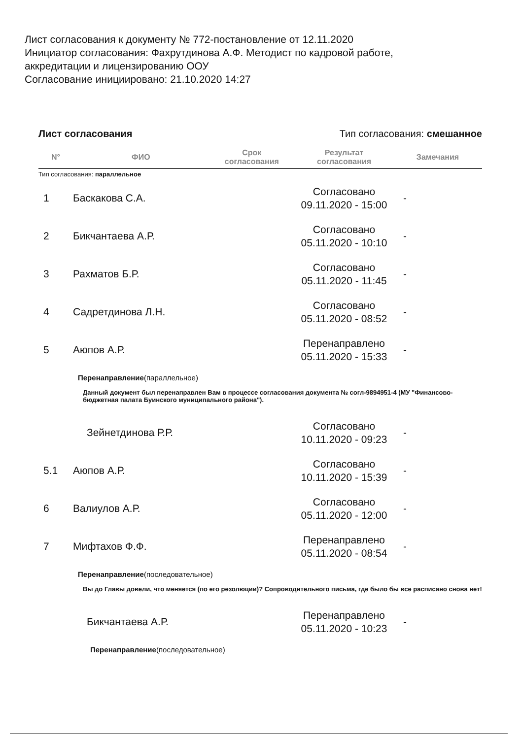Лист согласования к документу № 772-постановление от 12.11.2020
Инициатор согласования: Фахрутдинова А.Ф. Методист по кадровой работе,
аккредитации и лицензированию ООУ
Согласование инициировано: 21.10.2020 14:27
Лист согласования Тип согласования: смешанное
| N° | ФИО | Срок согласования | Результат согласования | Замечания |
| --- | --- | --- | --- | --- |
| Тип согласования: параллельное | | | | |
| 1 | Баскакова С.А. | | Согласовано 09.11.2020 - 15:00 | - |
| 2 | Бикчантаева А.Р. | | Согласовано 05.11.2020 - 10:10 | - |
| 3 | Рахматов Б.Р. | | Согласовано 05.11.2020 - 11:45 | - |
| 4 | Садретдинова Л.Н. | | Согласовано 05.11.2020 - 08:52 | - |
| 5 | Аюпов А.Р. | | Перенаправлено 05.11.2020 - 15:33 | - |
| Перенаправление (параллельное) Данный документ был перенаправлен Вам в процессе согласования документа № согл-9894951-4 (МУ "Финансово-бюджетная палата Буинского муниципального района"). | | | | |
| | Зейнетдинова Р.Р. | | Согласовано 10.11.2020 - 09:23 | - |
| 5.1 | Аюпов А.Р. | | Согласовано 10.11.2020 - 15:39 | - |
| 6 | Валиулов А.Р. | | Согласовано 05.11.2020 - 12:00 | - |
| 7 | Мифтахов Ф.Ф. | | Перенаправлено 05.11.2020 - 08:54 | - |
| Перенаправление (последовательное) Вы до Главы довели, что меняется (по его резолюции)? Сопроводительного письма, где было бы все расписано снова нет! | | | | |
| | Бикчантаева А.Р. | | Перенаправлено 05.11.2020 - 10:23 | - |
| Перенаправление (последовательное) | | | | |